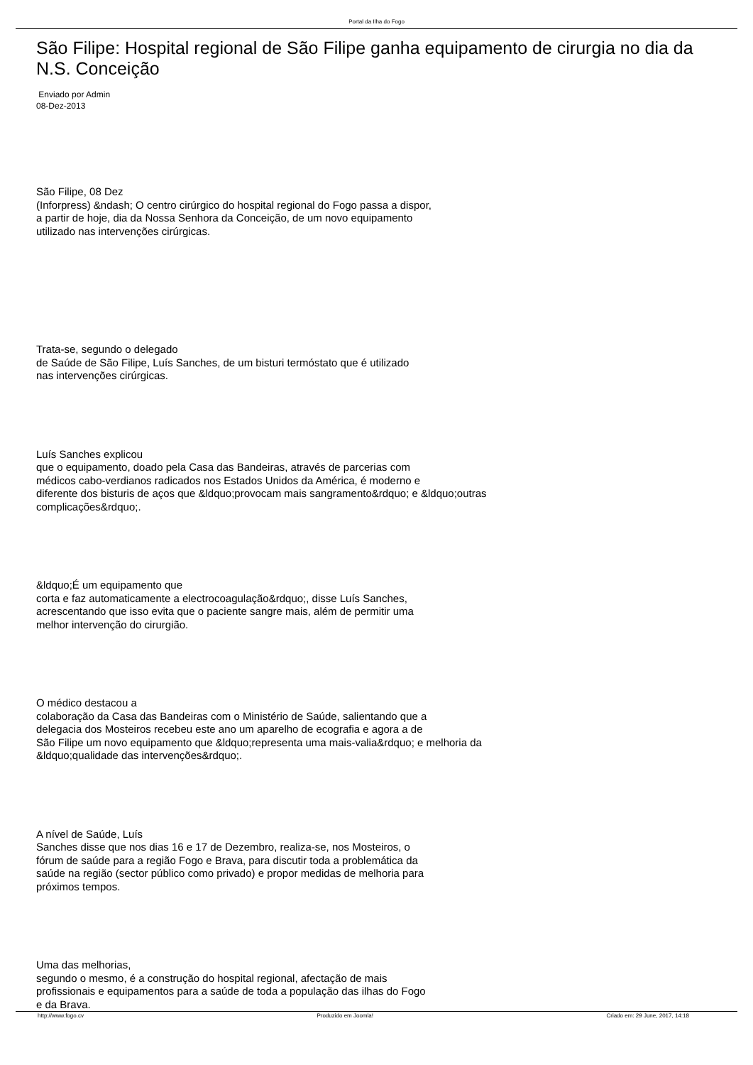Portal da Ilha do Fogo
São Filipe: Hospital regional de São Filipe ganha equipamento de cirurgia no dia da N.S. Conceição
Enviado por Admin
08-Dez-2013
São Filipe, 08 Dez
(Inforpress) &ndash; O centro cirúrgico do hospital regional do Fogo passa a dispor,
a partir de hoje, dia da Nossa Senhora da Conceição, de um novo equipamento
utilizado nas intervenções cirúrgicas.
Trata-se, segundo o delegado
de Saúde de São Filipe, Luís Sanches, de um bisturi termóstato que é utilizado
nas intervenções cirúrgicas.
Luís Sanches explicou
que o equipamento, doado pela Casa das Bandeiras, através de parcerias com
médicos cabo-verdianos radicados nos Estados Unidos da América, é moderno e
diferente dos bisturis de aços que &ldquo;provocam mais sangramento&rdquo; e &ldquo;outras
complicações&rdquo;.
&ldquo;É um equipamento que
corta e faz automaticamente a electrocoagulação&rdquo;, disse Luís Sanches,
acrescentando que isso evita que o paciente sangre mais, além de permitir uma
melhor intervenção do cirurgião.
O médico destacou a
colaboração da Casa das Bandeiras com o Ministério de Saúde, salientando que a
delegacia dos Mosteiros recebeu este ano um aparelho de ecografia e agora a de
São Filipe um novo equipamento que &ldquo;representa uma mais-valia&rdquo; e melhoria da
&ldquo;qualidade das intervenções&rdquo;.
A nível de Saúde, Luís
Sanches disse que nos dias 16 e 17 de Dezembro, realiza-se, nos Mosteiros, o
fórum de saúde para a região Fogo e Brava, para discutir toda a problemática da
saúde na região (sector público como privado) e propor medidas de melhoria para
próximos tempos.
Uma das melhorias,
segundo o mesmo, é a construção do hospital regional, afectação de mais
profissionais e equipamentos para a saúde de toda a população das ilhas do Fogo
e da Brava.
http://www.fogo.cv Produzido em Joomla! Criado em: 29 June, 2017, 14:18